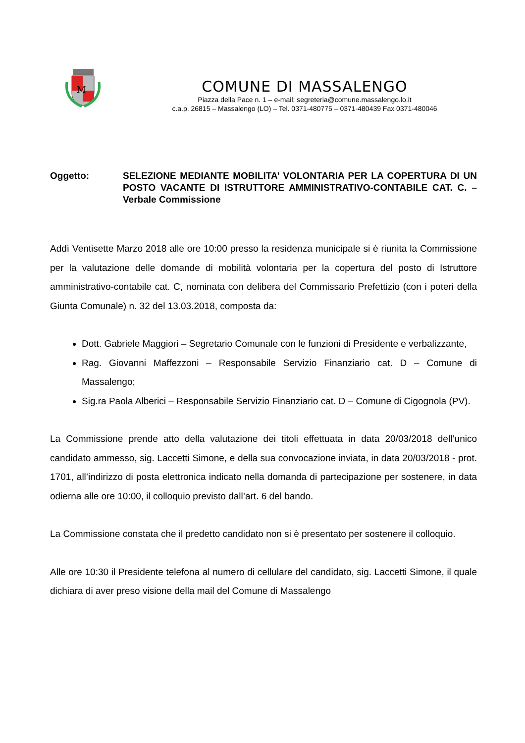M
COMUNE DI MASSALENGO
Piazza della Pace n. 1 – e-mail: segreteria@comune.massalengo.lo.it
c.a.p. 26815 – Massalengo (LO) – Tel. 0371-480775 – 0371-480439 Fax 0371-480046
Oggetto: SELEZIONE MEDIANTE MOBILITA’ VOLONTARIA PER LA COPERTURA DI UN POSTO VACANTE DI ISTRUTTORE AMMINISTRATIVO-CONTABILE CAT. C. – Verbale Commissione
Addì Ventisette Marzo 2018 alle ore 10:00 presso la residenza municipale si è riunita la Commissione per la valutazione delle domande di mobilità volontaria per la copertura del posto di Istruttore amministrativo-contabile cat. C, nominata con delibera del Commissario Prefettizio (con i poteri della Giunta Comunale) n. 32 del 13.03.2018, composta da:
Dott. Gabriele Maggiori – Segretario Comunale con le funzioni di Presidente e verbalizzante,
Rag. Giovanni Maffezzoni – Responsabile Servizio Finanziario cat. D – Comune di Massalengo;
Sig.ra Paola Alberici – Responsabile Servizio Finanziario cat. D – Comune di Cigognola (PV).
La Commissione prende atto della valutazione dei titoli effettuata in data 20/03/2018 dell’unico candidato ammesso, sig. Laccetti Simone, e della sua convocazione inviata, in data 20/03/2018 - prot. 1701, all’indirizzo di posta elettronica indicato nella domanda di partecipazione per sostenere, in data odierna alle ore 10:00, il colloquio previsto dall’art. 6 del bando.
La Commissione constata che il predetto candidato non si è presentato per sostenere il colloquio.
Alle ore 10:30 il Presidente telefona al numero di cellulare del candidato, sig. Laccetti Simone, il quale dichiara di aver preso visione della mail del Comune di Massalengo